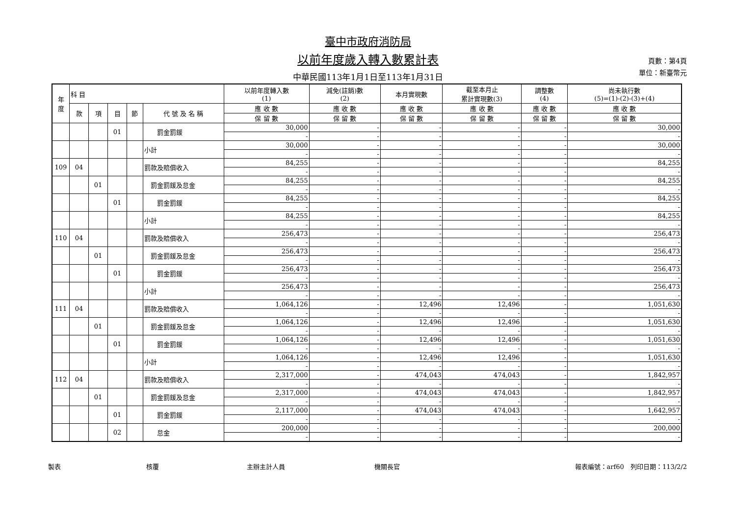臺中市政府消防局
以前年度歲入轉入數累計表
中華民國113年1月1日至113年1月31日
頁數：第4頁
單位：新臺幣元
| 年 度 | 科 目 | | | | | 以前年度轉入數 (1) | 減免(註銷)數 (2) | 本月實現數 | 截至本月止 累計實現數(3) | 調整數 (4) | 尚未執行數 (5)=(1)-(2)-(3)+(4) |
| --- | --- | --- | --- | --- | --- | --- | --- | --- | --- | --- | --- |
| | 款 | 項 | 目 | 節 | 代 號 及 名 稱 | 應 收 數 | 應 收 數 | 應 收 數 | 應 收 數 | 應 收 數 | 應 收 數 |
| | | | | | | 保 留 數 | 保 留 數 | 保 留 數 | 保 留 數 | 保 留 數 | 保 留 數 |
| | | | 01 | | 罰金罰鍰 | 30,000 | - | - | - | - | 30,000 |
| | | | | | | - | - | - | - | - | - |
| | | | | | 小計 | 30,000 | - | - | - | - | 30,000 |
| | | | | | | - | - | - | - | - | - |
| 109 | 04 | | | | 罰款及賠償收入 | 84,255 | - | - | - | - | 84,255 |
| | | | | | | - | - | - | - | - | - |
| | | 01 | | | 罰金罰鍰及怠金 | 84,255 | - | - | - | - | 84,255 |
| | | | | | | - | - | - | - | - | - |
| | | | 01 | | 罰金罰鍰 | 84,255 | - | - | - | - | 84,255 |
| | | | | | | - | - | - | - | - | - |
| | | | | | 小計 | 84,255 | - | - | - | - | 84,255 |
| | | | | | | - | - | - | - | - | - |
| 110 | 04 | | | | 罰款及賠償收入 | 256,473 | - | - | - | - | 256,473 |
| | | | | | | - | - | - | - | - | - |
| | | 01 | | | 罰金罰鍰及怠金 | 256,473 | - | - | - | - | 256,473 |
| | | | | | | - | - | - | - | - | - |
| | | | 01 | | 罰金罰鍰 | 256,473 | - | - | - | - | 256,473 |
| | | | | | | - | - | - | - | - | - |
| | | | | | 小計 | 256,473 | - | - | - | - | 256,473 |
| | | | | | | - | - | - | - | - | - |
| 111 | 04 | | | | 罰款及賠償收入 | 1,064,126 | - | 12,496 | 12,496 | - | 1,051,630 |
| | | | | | | - | - | - | - | - | - |
| | | 01 | | | 罰金罰鍰及怠金 | 1,064,126 | - | 12,496 | 12,496 | - | 1,051,630 |
| | | | | | | - | - | - | - | - | - |
| | | | 01 | | 罰金罰鍰 | 1,064,126 | - | 12,496 | 12,496 | - | 1,051,630 |
| | | | | | | - | - | - | - | - | - |
| | | | | | 小計 | 1,064,126 | - | 12,496 | 12,496 | - | 1,051,630 |
| | | | | | | - | - | - | - | - | - |
| 112 | 04 | | | | 罰款及賠償收入 | 2,317,000 | - | 474,043 | 474,043 | - | 1,842,957 |
| | | | | | | - | - | - | - | - | - |
| | | 01 | | | 罰金罰鍰及怠金 | 2,317,000 | - | 474,043 | 474,043 | - | 1,842,957 |
| | | | | | | - | - | - | - | - | - |
| | | | 01 | | 罰金罰鍰 | 2,117,000 | - | 474,043 | 474,043 | - | 1,642,957 |
| | | | | | | - | - | - | - | - | - |
| | | | 02 | | 怠金 | 200,000 | - | - | - | - | 200,000 |
| | | | | | | - | - | - | - | - | - |
製表 核覆 主辦主計人員 機關長官 報表編號：arf60　列印日期：113/2/2